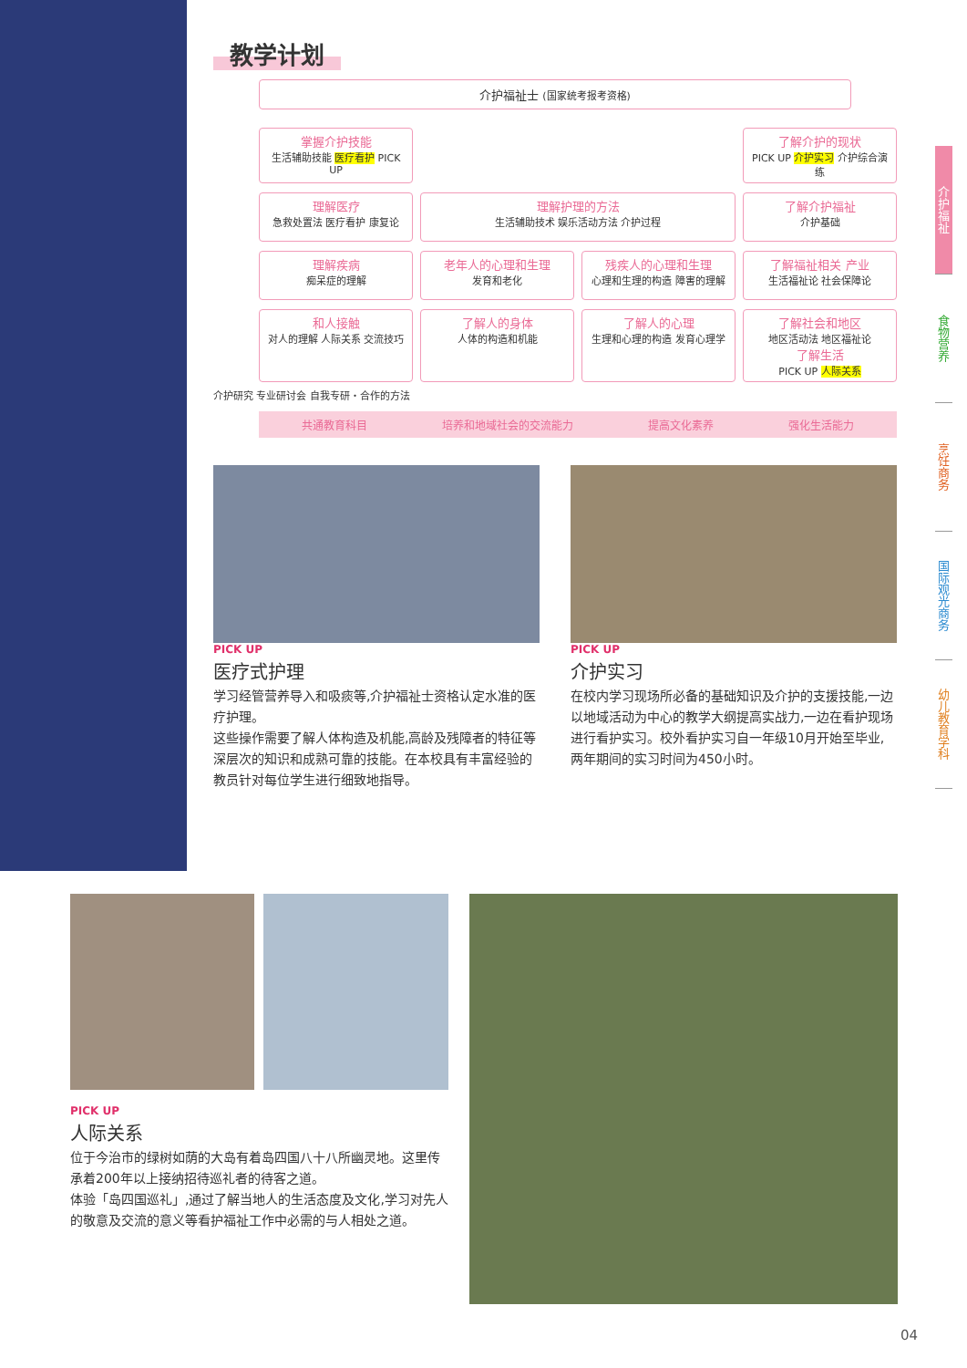教学计划
介护福祉士 (国家统考报考资格)
掌握介护技能
生活辅助技能 医疗看护 PICK UP
了解介护的现状
PICK UP 介护实习 介护综合演练
理解医疗
急救处置法 医疗看护 康复论
理解护理的方法
生活辅助技术 娱乐活动方法 介护过程
了解介护福祉
介护基础
理解疾病
痴呆症的理解
老年人的心理和生理
发育和老化
残疾人的心理和生理
心理和生理的构造 障害的理解
了解福祉相关 产业
生活福祉论 社会保障论
和人接触
对人的理解 人际关系 交流技巧
了解人的身体
人体的构造和机能
了解人的心理
生理和心理的构造 发育心理学
了解社会和地区
地区活动法 地区福祉论
了解生活
PICK UP 人际关系
介护研究 专业研讨会 自我专研・合作的方法
共通教育科目 培养和地域社会的交流能力 提高文化素养 强化生活能力
PICK UP
医疗式护理
学习经管营养导入和吸痰等,介护福祉士资格认定水准的医疗护理。
这些操作需要了解人体构造及机能,高龄及残障者的特征等深层次的知识和成熟可靠的技能。在本校具有丰富经验的教员针对每位学生进行细致地指导。
PICK UP
介护实习
在校内学习现场所必备的基础知识及介护的支援技能,一边以地域活动为中心的教学大纲提高实战力,一边在看护现场进行看护实习。校外看护实习自一年级10月开始至毕业,两年期间的实习时间为450小时。
介护福祉
食物营养
烹饪商务
国际观光商务
幼儿教育学科
PICK UP
人际关系
位于今治市的绿树如荫的大岛有着岛四国八十八所幽灵地。这里传承着200年以上接纳招待巡礼者的待客之道。
体验「岛四国巡礼」,通过了解当地人的生活态度及文化,学习对先人的敬意及交流的意义等看护福祉工作中必需的与人相处之道。
04